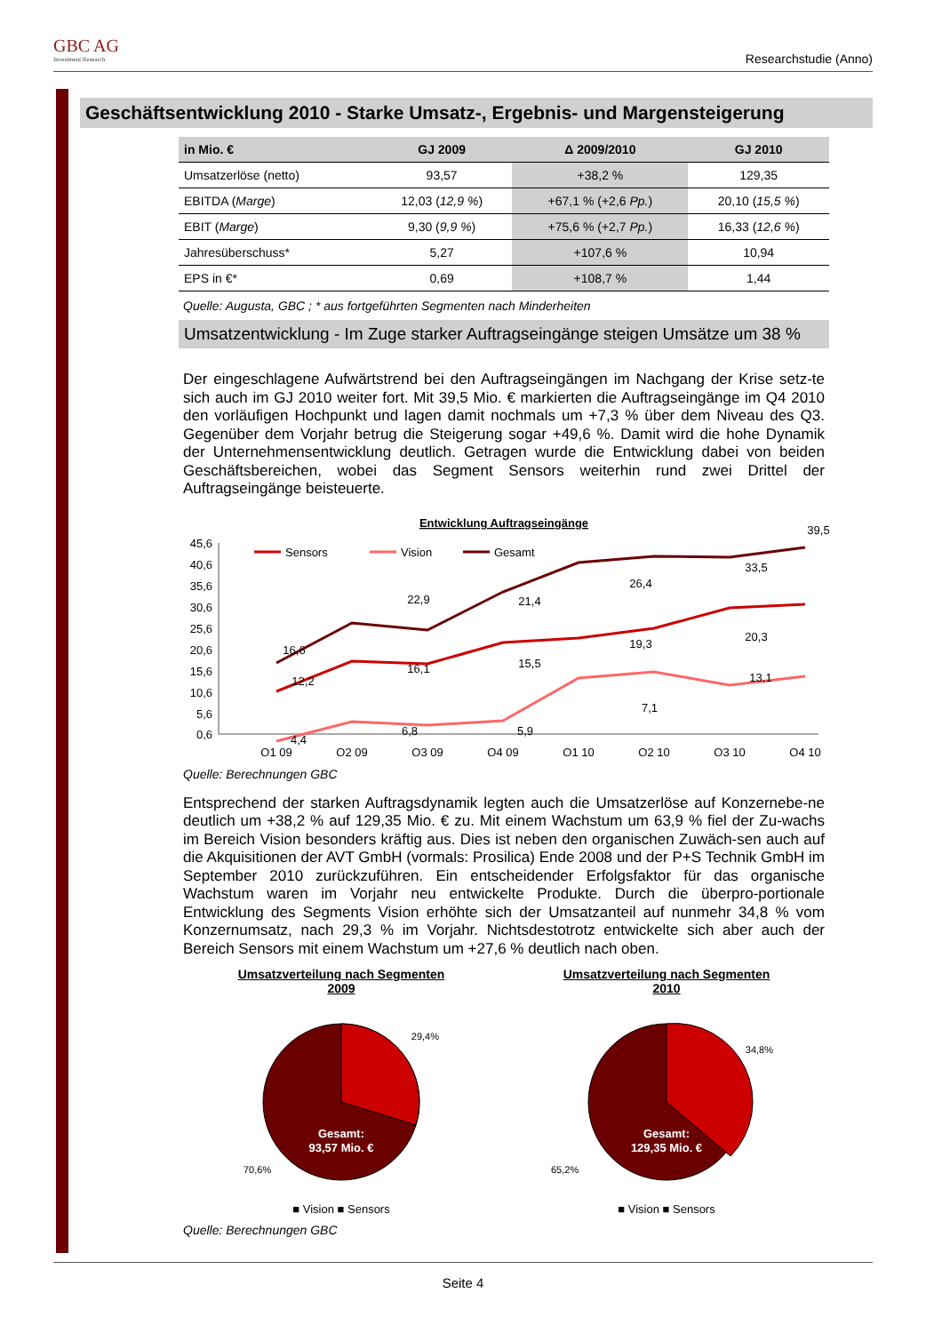GBC AG
Investment Research
Researchstudie (Anno)
Geschäftsentwicklung 2010 - Starke Umsatz-, Ergebnis- und Margensteigerung
| in Mio. € | GJ 2009 | Δ 2009/2010 | GJ 2010 |
| --- | --- | --- | --- |
| Umsatzerlöse (netto) | 93,57 | +38,2 % | 129,35 |
| EBITDA ( Marge ) | 12,03 ( 12,9 % ) | +67,1 % (+2,6 Pp. ) | 20,10 ( 15,5 % ) |
| EBIT ( Marge ) | 9,30 ( 9,9 % ) | +75,6 % (+2,7 Pp. ) | 16,33 ( 12,6 % ) |
| Jahresüberschuss* | 5,27 | +107,6 % | 10,94 |
| EPS in €* | 0,69 | +108,7 % | 1,44 |
Quelle: Augusta, GBC ; * aus fortgeführten Segmenten nach Minderheiten
Umsatzentwicklung - Im Zuge starker Auftragseingänge steigen Umsätze um 38 %
Der eingeschlagene Aufwärtstrend bei den Auftragseingängen im Nachgang der Krise setz-te sich auch im GJ 2010 weiter fort. Mit 39,5 Mio. € markierten die Auftragseingänge im Q4 2010 den vorläufigen Hochpunkt und lagen damit nochmals um +7,3 % über dem Niveau des Q3. Gegenüber dem Vorjahr betrug die Steigerung sogar +49,6 %. Damit wird die hohe Dynamik der Unternehmensentwicklung deutlich. Getragen wurde die Entwicklung dabei von beiden Geschäftsbereichen, wobei das Segment Sensors weiterhin rund zwei Drittel der Auftragseingänge beisteuerte.
Entwicklung Auftragseingänge
45,6
40,6
35,6
30,6
25,6
20,6
15,6
10,6
5,6
0,6
Q1 09
Q2 09
Q3 09
Q4 09
Q1 10
Q2 10
Q3 10
Q4 10
Sensors
Vision
Gesamt
16,6
22,9
21,4
26,4
33,5
12,2
16,1
15,5
19,3
20,3
39,5
4,4
6,8
5,9
7,1
13,1
Quelle: Berechnungen GBC
Entsprechend der starken Auftragsdynamik legten auch die Umsatzerlöse auf Konzernebe-ne deutlich um +38,2 % auf 129,35 Mio. € zu. Mit einem Wachstum um 63,9 % fiel der Zu-wachs im Bereich Vision besonders kräftig aus. Dies ist neben den organischen Zuwäch-sen auch auf die Akquisitionen der AVT GmbH (vormals: Prosilica) Ende 2008 und der P+S Technik GmbH im September 2010 zurückzuführen. Ein entscheidender Erfolgsfaktor für das organische Wachstum waren im Vorjahr neu entwickelte Produkte. Durch die überpro-portionale Entwicklung des Segments Vision erhöhte sich der Umsatzanteil auf nunmehr 34,8 % vom Konzernumsatz, nach 29,3 % im Vorjahr. Nichtsdestotrotz entwickelte sich aber auch der Bereich Sensors mit einem Wachstum um +27,6 % deutlich nach oben.
Umsatzverteilung nach Segmenten
2009
29,4%
70,6%
Gesamt:
93,57 Mio. €
■ Vision ■ Sensors
Umsatzverteilung nach Segmenten
2010
34,8%
65,2%
Gesamt:
129,35 Mio. €
■ Vision ■ Sensors
Quelle: Berechnungen GBC
Seite 4